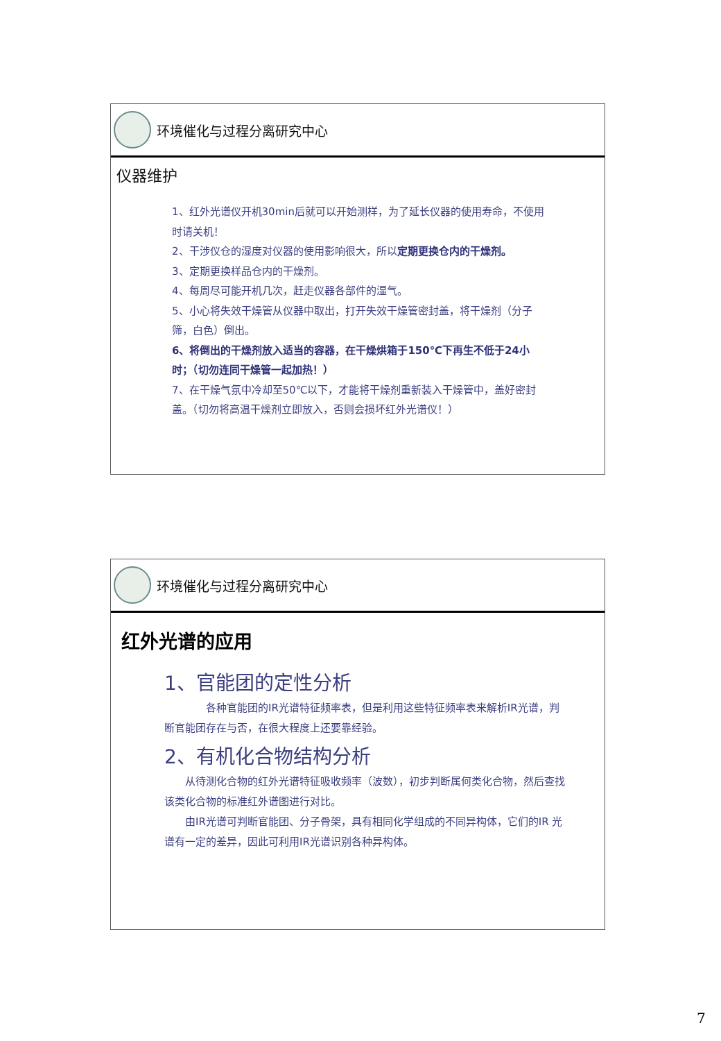环境催化与过程分离研究中心
仪器维护
1、红外光谱仪开机30min后就可以开始测样，为了延长仪器的使用寿命，不使用时请关机！
2、干涉仪仓的湿度对仪器的使用影响很大，所以定期更换仓内的干燥剂。
3、定期更换样品仓内的干燥剂。
4、每周尽可能开机几次，赶走仪器各部件的湿气。
5、小心将失效干燥管从仪器中取出，打开失效干燥管密封盖，将干燥剂（分子筛，白色）倒出。
6、将倒出的干燥剂放入适当的容器，在干燥烘箱于150℃下再生不低于24小时；（切勿连同干燥管一起加热！）
7、在干燥气氛中冷却至50℃以下，才能将干燥剂重新装入干燥管中，盖好密封盖。（切勿将高温干燥剂立即放入，否则会损坏红外光谱仪！）
环境催化与过程分离研究中心
红外光谱的应用
1、官能团的定性分析
　　　　各种官能团的IR光谱特征频率表，但是利用这些特征频率表来解析IR光谱，判断官能团存在与否，在很大程度上还要靠经验。
2、有机化合物结构分析
　　从待测化合物的红外光谱特征吸收频率（波数），初步判断属何类化合物，然后查找该类化合物的标准红外谱图进行对比。
　　由IR光谱可判断官能团、分子骨架，具有相同化学组成的不同异构体，它们的IR 光谱有一定的差异，因此可利用IR光谱识别各种异构体。
7